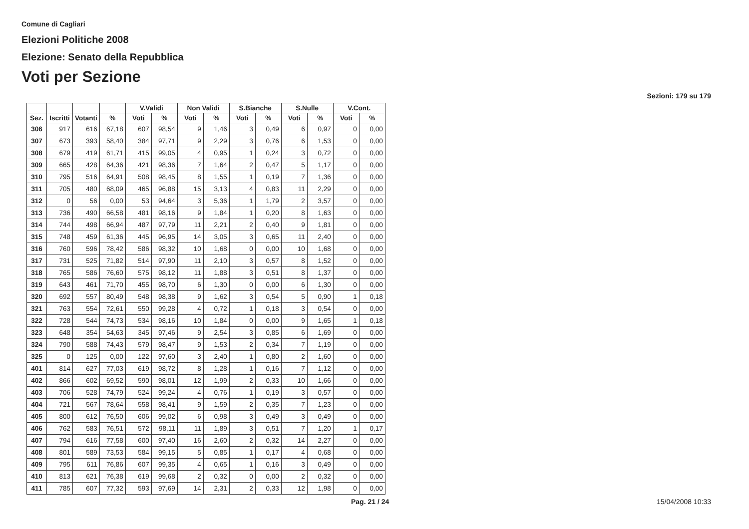Comune di Cagliari
Elezioni Politiche 2008
Elezione: Senato della Repubblica
Voti per Sezione
Sezioni: 179 su 179
| | | | | V.Validi | | Non Validi | | S.Bianche | | S.Nulle | | V.Cont. | |
| --- | --- | --- | --- | --- | --- | --- | --- | --- | --- | --- | --- | --- | --- |
| Sez. | Iscritti | Votanti | % | Voti | % | Voti | % | Voti | % | Voti | % | Voti | % |
| 306 | 917 | 616 | 67,18 | 607 | 98,54 | 9 | 1,46 | 3 | 0,49 | 6 | 0,97 | 0 | 0,00 |
| 307 | 673 | 393 | 58,40 | 384 | 97,71 | 9 | 2,29 | 3 | 0,76 | 6 | 1,53 | 0 | 0,00 |
| 308 | 679 | 419 | 61,71 | 415 | 99,05 | 4 | 0,95 | 1 | 0,24 | 3 | 0,72 | 0 | 0,00 |
| 309 | 665 | 428 | 64,36 | 421 | 98,36 | 7 | 1,64 | 2 | 0,47 | 5 | 1,17 | 0 | 0,00 |
| 310 | 795 | 516 | 64,91 | 508 | 98,45 | 8 | 1,55 | 1 | 0,19 | 7 | 1,36 | 0 | 0,00 |
| 311 | 705 | 480 | 68,09 | 465 | 96,88 | 15 | 3,13 | 4 | 0,83 | 11 | 2,29 | 0 | 0,00 |
| 312 | 0 | 56 | 0,00 | 53 | 94,64 | 3 | 5,36 | 1 | 1,79 | 2 | 3,57 | 0 | 0,00 |
| 313 | 736 | 490 | 66,58 | 481 | 98,16 | 9 | 1,84 | 1 | 0,20 | 8 | 1,63 | 0 | 0,00 |
| 314 | 744 | 498 | 66,94 | 487 | 97,79 | 11 | 2,21 | 2 | 0,40 | 9 | 1,81 | 0 | 0,00 |
| 315 | 748 | 459 | 61,36 | 445 | 96,95 | 14 | 3,05 | 3 | 0,65 | 11 | 2,40 | 0 | 0,00 |
| 316 | 760 | 596 | 78,42 | 586 | 98,32 | 10 | 1,68 | 0 | 0,00 | 10 | 1,68 | 0 | 0,00 |
| 317 | 731 | 525 | 71,82 | 514 | 97,90 | 11 | 2,10 | 3 | 0,57 | 8 | 1,52 | 0 | 0,00 |
| 318 | 765 | 586 | 76,60 | 575 | 98,12 | 11 | 1,88 | 3 | 0,51 | 8 | 1,37 | 0 | 0,00 |
| 319 | 643 | 461 | 71,70 | 455 | 98,70 | 6 | 1,30 | 0 | 0,00 | 6 | 1,30 | 0 | 0,00 |
| 320 | 692 | 557 | 80,49 | 548 | 98,38 | 9 | 1,62 | 3 | 0,54 | 5 | 0,90 | 1 | 0,18 |
| 321 | 763 | 554 | 72,61 | 550 | 99,28 | 4 | 0,72 | 1 | 0,18 | 3 | 0,54 | 0 | 0,00 |
| 322 | 728 | 544 | 74,73 | 534 | 98,16 | 10 | 1,84 | 0 | 0,00 | 9 | 1,65 | 1 | 0,18 |
| 323 | 648 | 354 | 54,63 | 345 | 97,46 | 9 | 2,54 | 3 | 0,85 | 6 | 1,69 | 0 | 0,00 |
| 324 | 790 | 588 | 74,43 | 579 | 98,47 | 9 | 1,53 | 2 | 0,34 | 7 | 1,19 | 0 | 0,00 |
| 325 | 0 | 125 | 0,00 | 122 | 97,60 | 3 | 2,40 | 1 | 0,80 | 2 | 1,60 | 0 | 0,00 |
| 401 | 814 | 627 | 77,03 | 619 | 98,72 | 8 | 1,28 | 1 | 0,16 | 7 | 1,12 | 0 | 0,00 |
| 402 | 866 | 602 | 69,52 | 590 | 98,01 | 12 | 1,99 | 2 | 0,33 | 10 | 1,66 | 0 | 0,00 |
| 403 | 706 | 528 | 74,79 | 524 | 99,24 | 4 | 0,76 | 1 | 0,19 | 3 | 0,57 | 0 | 0,00 |
| 404 | 721 | 567 | 78,64 | 558 | 98,41 | 9 | 1,59 | 2 | 0,35 | 7 | 1,23 | 0 | 0,00 |
| 405 | 800 | 612 | 76,50 | 606 | 99,02 | 6 | 0,98 | 3 | 0,49 | 3 | 0,49 | 0 | 0,00 |
| 406 | 762 | 583 | 76,51 | 572 | 98,11 | 11 | 1,89 | 3 | 0,51 | 7 | 1,20 | 1 | 0,17 |
| 407 | 794 | 616 | 77,58 | 600 | 97,40 | 16 | 2,60 | 2 | 0,32 | 14 | 2,27 | 0 | 0,00 |
| 408 | 801 | 589 | 73,53 | 584 | 99,15 | 5 | 0,85 | 1 | 0,17 | 4 | 0,68 | 0 | 0,00 |
| 409 | 795 | 611 | 76,86 | 607 | 99,35 | 4 | 0,65 | 1 | 0,16 | 3 | 0,49 | 0 | 0,00 |
| 410 | 813 | 621 | 76,38 | 619 | 99,68 | 2 | 0,32 | 0 | 0,00 | 2 | 0,32 | 0 | 0,00 |
| 411 | 785 | 607 | 77,32 | 593 | 97,69 | 14 | 2,31 | 2 | 0,33 | 12 | 1,98 | 0 | 0,00 |
Pag. 21 / 24 15/04/2008 10:33